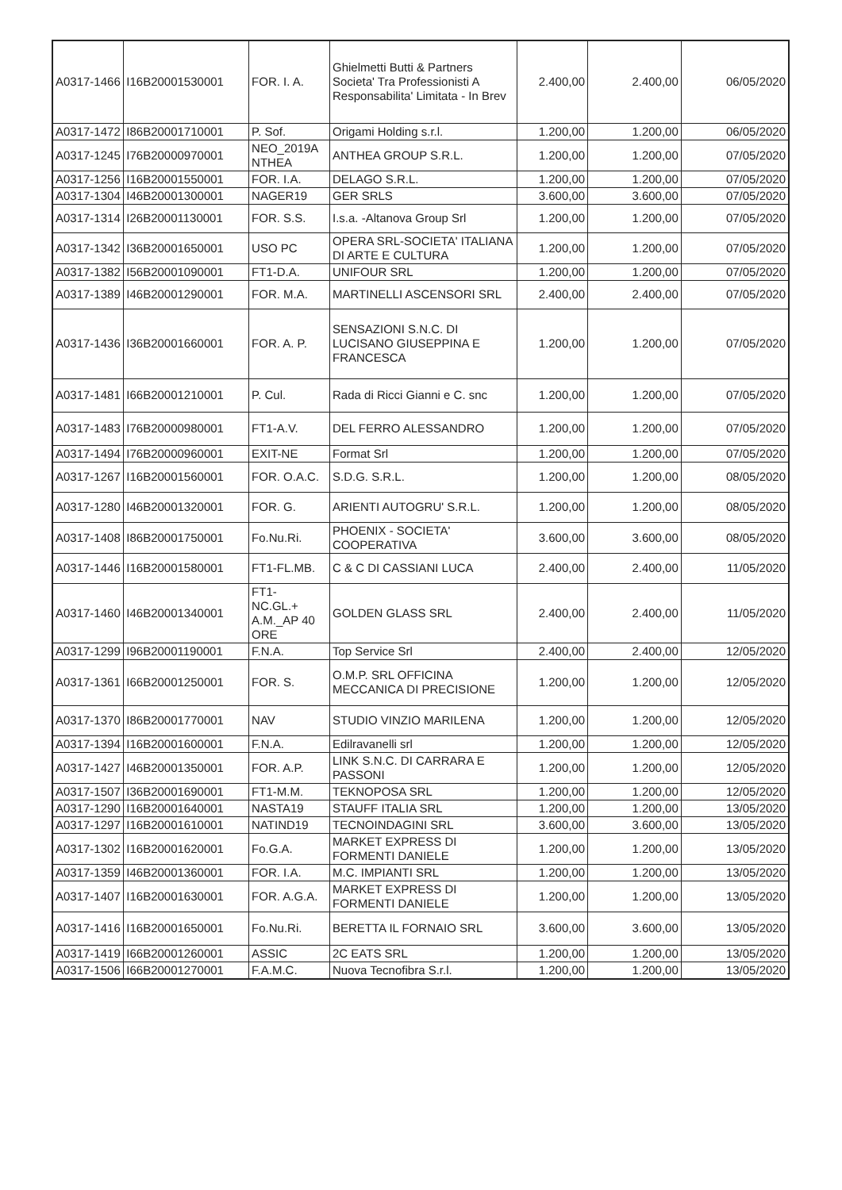| A0317-1466 | I16B20001530001 | FOR. I. A. | Ghielmetti Butti & Partners Societa' Tra Professionisti A Responsabilita' Limitata - In Brev | 2.400,00 | 2.400,00 | 06/05/2020 |
| A0317-1472 | I86B20001710001 | P. Sof. | Origami Holding s.r.l. | 1.200,00 | 1.200,00 | 06/05/2020 |
| A0317-1245 | I76B20000970001 | NEO_2019A NTHEA | ANTHEA GROUP S.R.L. | 1.200,00 | 1.200,00 | 07/05/2020 |
| A0317-1256 | I16B20001550001 | FOR. I.A. | DELAGO S.R.L. | 1.200,00 | 1.200,00 | 07/05/2020 |
| A0317-1304 | I46B20001300001 | NAGER19 | GER SRLS | 3.600,00 | 3.600,00 | 07/05/2020 |
| A0317-1314 | I26B20001130001 | FOR. S.S. | I.s.a. -Altanova Group Srl | 1.200,00 | 1.200,00 | 07/05/2020 |
| A0317-1342 | I36B20001650001 | USO PC | OPERA SRL-SOCIETA' ITALIANA DI ARTE E CULTURA | 1.200,00 | 1.200,00 | 07/05/2020 |
| A0317-1382 | I56B20001090001 | FT1-D.A. | UNIFOUR SRL | 1.200,00 | 1.200,00 | 07/05/2020 |
| A0317-1389 | I46B20001290001 | FOR. M.A. | MARTINELLI ASCENSORI SRL | 2.400,00 | 2.400,00 | 07/05/2020 |
| A0317-1436 | I36B20001660001 | FOR. A. P. | SENSAZIONI S.N.C. DI LUCISANO GIUSEPPINA E FRANCESCA | 1.200,00 | 1.200,00 | 07/05/2020 |
| A0317-1481 | I66B20001210001 | P. Cul. | Rada di Ricci Gianni e C. snc | 1.200,00 | 1.200,00 | 07/05/2020 |
| A0317-1483 | I76B20000980001 | FT1-A.V. | DEL FERRO ALESSANDRO | 1.200,00 | 1.200,00 | 07/05/2020 |
| A0317-1494 | I76B20000960001 | EXIT-NE | Format Srl | 1.200,00 | 1.200,00 | 07/05/2020 |
| A0317-1267 | I16B20001560001 | FOR. O.A.C. | S.D.G. S.R.L. | 1.200,00 | 1.200,00 | 08/05/2020 |
| A0317-1280 | I46B20001320001 | FOR. G. | ARIENTI AUTOGRU' S.R.L. | 1.200,00 | 1.200,00 | 08/05/2020 |
| A0317-1408 | I86B20001750001 | Fo.Nu.Ri. | PHOENIX - SOCIETA' COOPERATIVA | 3.600,00 | 3.600,00 | 08/05/2020 |
| A0317-1446 | I16B20001580001 | FT1-FL.MB. | C & C DI CASSIANI LUCA | 2.400,00 | 2.400,00 | 11/05/2020 |
| A0317-1460 | I46B20001340001 | FT1- NC.GL.+ A.M._AP 40 ORE | GOLDEN GLASS SRL | 2.400,00 | 2.400,00 | 11/05/2020 |
| A0317-1299 | I96B20001190001 | F.N.A. | Top Service Srl | 2.400,00 | 2.400,00 | 12/05/2020 |
| A0317-1361 | I66B20001250001 | FOR. S. | O.M.P. SRL OFFICINA MECCANICA DI PRECISIONE | 1.200,00 | 1.200,00 | 12/05/2020 |
| A0317-1370 | I86B20001770001 | NAV | STUDIO VINZIO MARILENA | 1.200,00 | 1.200,00 | 12/05/2020 |
| A0317-1394 | I16B20001600001 | F.N.A. | Edilravanelli srl | 1.200,00 | 1.200,00 | 12/05/2020 |
| A0317-1427 | I46B20001350001 | FOR. A.P. | LINK S.N.C. DI CARRARA E PASSONI | 1.200,00 | 1.200,00 | 12/05/2020 |
| A0317-1507 | I36B20001690001 | FT1-M.M. | TEKNOPOSA SRL | 1.200,00 | 1.200,00 | 12/05/2020 |
| A0317-1290 | I16B20001640001 | NASTA19 | STAUFF ITALIA SRL | 1.200,00 | 1.200,00 | 13/05/2020 |
| A0317-1297 | I16B20001610001 | NATIND19 | TECNOINDAGINI SRL | 3.600,00 | 3.600,00 | 13/05/2020 |
| A0317-1302 | I16B20001620001 | Fo.G.A. | MARKET EXPRESS DI FORMENTI DANIELE | 1.200,00 | 1.200,00 | 13/05/2020 |
| A0317-1359 | I46B20001360001 | FOR. I.A. | M.C. IMPIANTI SRL | 1.200,00 | 1.200,00 | 13/05/2020 |
| A0317-1407 | I16B20001630001 | FOR. A.G.A. | MARKET EXPRESS DI FORMENTI DANIELE | 1.200,00 | 1.200,00 | 13/05/2020 |
| A0317-1416 | I16B20001650001 | Fo.Nu.Ri. | BERETTA IL FORNAIO SRL | 3.600,00 | 3.600,00 | 13/05/2020 |
| A0317-1419 | I66B20001260001 | ASSIC | 2C EATS SRL | 1.200,00 | 1.200,00 | 13/05/2020 |
| A0317-1506 | I66B20001270001 | F.A.M.C. | Nuova Tecnofibra S.r.l. | 1.200,00 | 1.200,00 | 13/05/2020 |